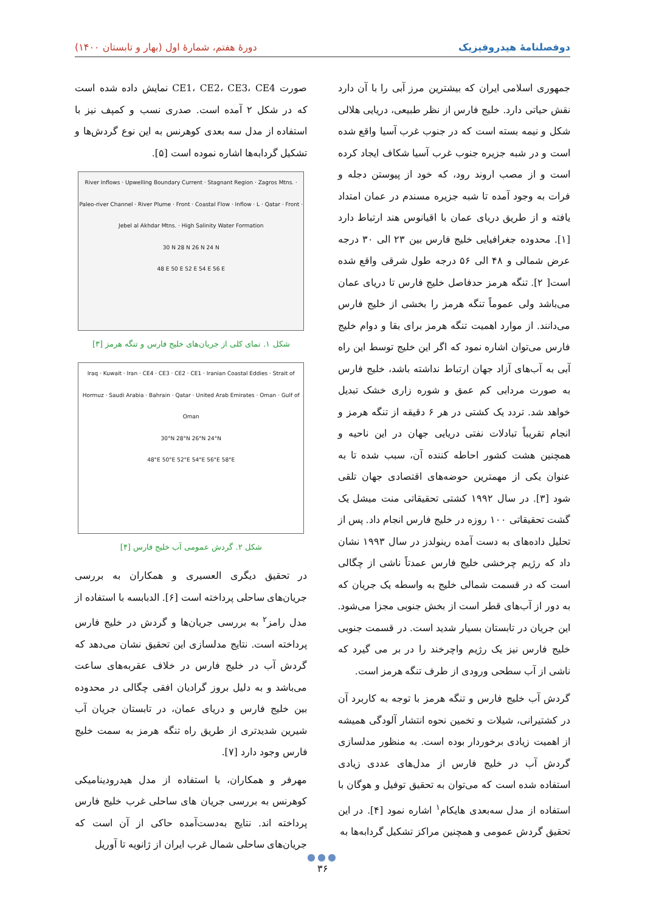دوفصلنامهٔ هیدروفیزیک دورهٔ هفتم، شمارهٔ اول (بهار و تابستان ۱۴۰۰)
جمهوری اسلامی ایران که بیشترین مرز آبی را با آن دارد نقش حیاتی دارد. خلیج فارس از نظر طبیعی، دریایی هلالی شکل و نیمه بسته است که در جنوب غرب آسیا واقع شده است و در شبه جزیره جنوب غرب آسیا شکاف ایجاد کرده است و از مصب اروند رود، که خود از پیوستن دجله و فرات به وجود آمده تا شبه جزیره مسندم در عمان امتداد یافته و از طریق دریای عمان با اقیانوس هند ارتباط دارد [۱]. محدوده جغرافیایی خلیج فارس بین ۲۳ الی ۳۰ درجه عرض شمالی و ۴۸ الی ۵۶ درجه طول شرقی واقع شده است[ ۲]. تنگه هرمز حدفاصل خلیج فارس تا دریای عمان می‌باشد ولی عموماً تنگه هرمز را بخشی از خلیج فارس می‌دانند. از موارد اهمیت تنگه هرمز برای بقا و دوام خلیج فارس می‌توان اشاره نمود که اگر این خلیج توسط این راه آبی به آب‌های آزاد جهان ارتباط نداشته باشد، خلیج فارس به صورت مردابی کم عمق و شوره زاری خشک تبدیل خواهد شد. تردد یک کشتی در هر ۶ دقیقه از تنگه هرمز و انجام تقریباً تبادلات نفتی دریایی جهان در این ناحیه و همچنین هشت کشور احاطه کننده آن، سبب شده تا به عنوان یکی از مهمترین حوضه‌های اقتصادی جهان تلقی شود [۳]. در سال ۱۹۹۲ کشتی تحقیقاتی منت میشل یک گشت تحقیقاتی ۱۰۰ روزه در خلیج فارس انجام داد. پس از تحلیل داده‌های به دست آمده رینولدز در سال ۱۹۹۳ نشان داد که رژیم چرخشی خلیج فارس عمدتاً ناشی از چگالی است که در قسمت شمالی خلیج به واسطه یک جریان که به دور از آب‌های قطر است از بخش جنوبی مجزا می‌شود. این جریان در تابستان بسیار شدید است. در قسمت جنوبی خلیج فارس نیز یک رژیم واچرخند را در بر می گیرد که ناشی از آب سطحی ورودی از طرف تنگه هرمز است.
گردش آب خلیج فارس و تنگه هرمز با توجه به کاربرد آن در کشتیرانی، شیلات و تخمین نحوه انتشار آلودگی همیشه از اهمیت زیادی برخوردار بوده است. به منظور مدلسازی گردش آب در خلیج فارس از مدل‌های عددی زیادی استفاده شده است که می‌توان به تحقیق توفیل و هوگان با استفاده از مدل سه‌بعدی هایکام<sup>۱</sup> اشاره نمود [۴]. در این تحقیق گردش عمومی و همچنین مراکز تشکیل گردابه‌ها به
صورت CE1، CE2، CE3، CE4 نمایش داده شده است که در شکل ۲ آمده است. صدری نسب و کمپف نیز با استفاده از مدل سه بعدی کوهرنس به این نوع گردش‌ها و تشکیل گردابه‌ها اشاره نموده است [۵].
River Inflows · Upwelling Boundary Current · Stagnant Region · Zagros Mtns. · Paleo-river Channel · River Plume · Front · Coastal Flow · Inflow · L · Qatar · Front · Jebel al Akhdar Mtns. · High Salinity Water Formation
30 N 28 N 26 N 24 N
48 E 50 E 52 E 54 E 56 E
شکل ۱. نمای کلی از جریان‌های خلیج فارس و تنگه هرمز [۳]
Iraq · Kuwait · Iran · CE4 · CE3 · CE2 · CE1 · Iranian Coastal Eddies · Strait of Hormuz · Saudi Arabia · Bahrain · Qatar · United Arab Emirates · Oman · Gulf of Oman
30°N 28°N 26°N 24°N
48°E 50°E 52°E 54°E 56°E 58°E
شکل ۲. گردش عمومی آب خلیج فارس [۴]
در تحقیق دیگری العسیری و همکاران به بررسی جریان‌های ساحلی پرداخته است [۶]. الدبابسه با استفاده از مدل رامز<sup>۲</sup> به بررسی جریان‌ها و گردش در خلیج فارس پرداخته است. نتایج مدلسازی این تحقیق نشان می‌دهد که گردش آب در خلیج فارس در خلاف عقربه‌های ساعت می‌باشد و به دلیل بروز گرادیان افقی چگالی در محدوده بین خلیج فارس و دریای عمان، در تابستان جریان آب شیرین شدیدتری از طریق راه تنگه هرمز به سمت خلیج فارس وجود دارد [۷].
مهرفر و همکاران، با استفاده از مدل هیدرودینامیکی کوهرنس به بررسی جریان های ساحلی غرب خلیج فارس پرداخته اند. نتایج به‌دست‌آمده حاکی از آن است که جریان‌های ساحلی شمال غرب ایران از ژانویه تا آوریل
●●●
۳۶